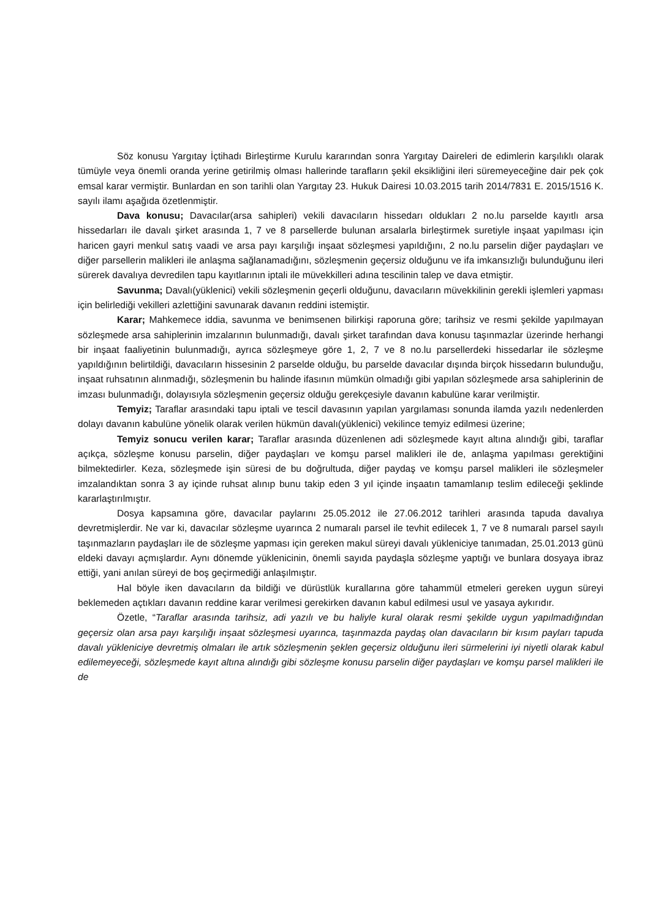Söz konusu Yargıtay İçtihadı Birleştirme Kurulu kararından sonra Yargıtay Daireleri de edimlerin karşılıklı olarak tümüyle veya önemli oranda yerine getirilmiş olması hallerinde tarafların şekil eksikliğini ileri süremeyeceğine dair pek çok emsal karar vermiştir. Bunlardan en son tarihli olan Yargıtay 23. Hukuk Dairesi 10.03.2015 tarih 2014/7831 E. 2015/1516 K. sayılı ilamı aşağıda özetlenmiştir.
Dava konusu; Davacılar(arsa sahipleri) vekili davacıların hissedarı oldukları 2 no.lu parselde kayıtlı arsa hissedarları ile davalı şirket arasında 1, 7 ve 8 parsellerde bulunan arsalarla birleştirmek suretiyle inşaat yapılması için haricen gayri menkul satış vaadi ve arsa payı karşılığı inşaat sözleşmesi yapıldığını, 2 no.lu parselin diğer paydaşları ve diğer parsellerin malikleri ile anlaşma sağlanamadığını, sözleşmenin geçersiz olduğunu ve ifa imkansızlığı bulunduğunu ileri sürerek davalıya devredilen tapu kayıtlarının iptali ile müvekkilleri adına tescilinin talep ve dava etmiştir.
Savunma; Davalı(yüklenici) vekili sözleşmenin geçerli olduğunu, davacıların müvekkilinin gerekli işlemleri yapması için belirlediği vekilleri azlettiğini savunarak davanın reddini istemiştir.
Karar; Mahkemece iddia, savunma ve benimsenen bilirkişi raporuna göre; tarihsiz ve resmi şekilde yapılmayan sözleşmede arsa sahiplerinin imzalarının bulunmadığı, davalı şirket tarafından dava konusu taşınmazlar üzerinde herhangi bir inşaat faaliyetinin bulunmadığı, ayrıca sözleşmeye göre 1, 2, 7 ve 8 no.lu parsellerdeki hissedarlar ile sözleşme yapıldığının belirtildiği, davacıların hissesinin 2 parselde olduğu, bu parselde davacılar dışında birçok hissedarın bulunduğu, inşaat ruhsatının alınmadığı, sözleşmenin bu halinde ifasının mümkün olmadığı gibi yapılan sözleşmede arsa sahiplerinin de imzası bulunmadığı, dolayısıyla sözleşmenin geçersiz olduğu gerekçesiyle davanın kabulüne karar verilmiştir.
Temyiz; Taraflar arasındaki tapu iptali ve tescil davasının yapılan yargılaması sonunda ilamda yazılı nedenlerden dolayı davanın kabulüne yönelik olarak verilen hükmün davalı(yüklenici) vekilince temyiz edilmesi üzerine;
Temyiz sonucu verilen karar; Taraflar arasında düzenlenen adi sözleşmede kayıt altına alındığı gibi, taraflar açıkça, sözleşme konusu parselin, diğer paydaşları ve komşu parsel malikleri ile de, anlaşma yapılması gerektiğini bilmektedirler. Keza, sözleşmede işin süresi de bu doğrultuda, diğer paydaş ve komşu parsel malikleri ile sözleşmeler imzalandıktan sonra 3 ay içinde ruhsat alınıp bunu takip eden 3 yıl içinde inşaatın tamamlanıp teslim edileceği şeklinde kararlaştırılmıştır.
Dosya kapsamına göre, davacılar paylarını 25.05.2012 ile 27.06.2012 tarihleri arasında tapuda davalıya devretmişlerdir. Ne var ki, davacılar sözleşme uyarınca 2 numaralı parsel ile tevhit edilecek 1, 7 ve 8 numaralı parsel sayılı taşınmazların paydaşları ile de sözleşme yapması için gereken makul süreyi davalı yükleniciye tanımadan, 25.01.2013 günü eldeki davayı açmışlardır. Aynı dönemde yüklenicinin, önemli sayıda paydaşla sözleşme yaptığı ve bunlara dosyaya ibraz ettiği, yani anılan süreyi de boş geçirmediği anlaşılmıştır.
Hal böyle iken davacıların da bildiği ve dürüstlük kurallarına göre tahammül etmeleri gereken uygun süreyi beklemeden açtıkları davanın reddine karar verilmesi gerekirken davanın kabul edilmesi usul ve yasaya aykırıdır.
Özetle, “Taraflar arasında tarihsiz, adi yazılı ve bu haliyle kural olarak resmi şekilde uygun yapılmadığından geçersiz olan arsa payı karşılığı inşaat sözleşmesi uyarınca, taşınmazda paydaş olan davacıların bir kısım payları tapuda davalı yükleniciye devretmiş olmaları ile artık sözleşmenin şeklen geçersiz olduğunu ileri sürmelerini iyi niyetli olarak kabul edilemeyeceği, sözleşmede kayıt altına alındığı gibi sözleşme konusu parselin diğer paydaşları ve komşu parsel malikleri ile de